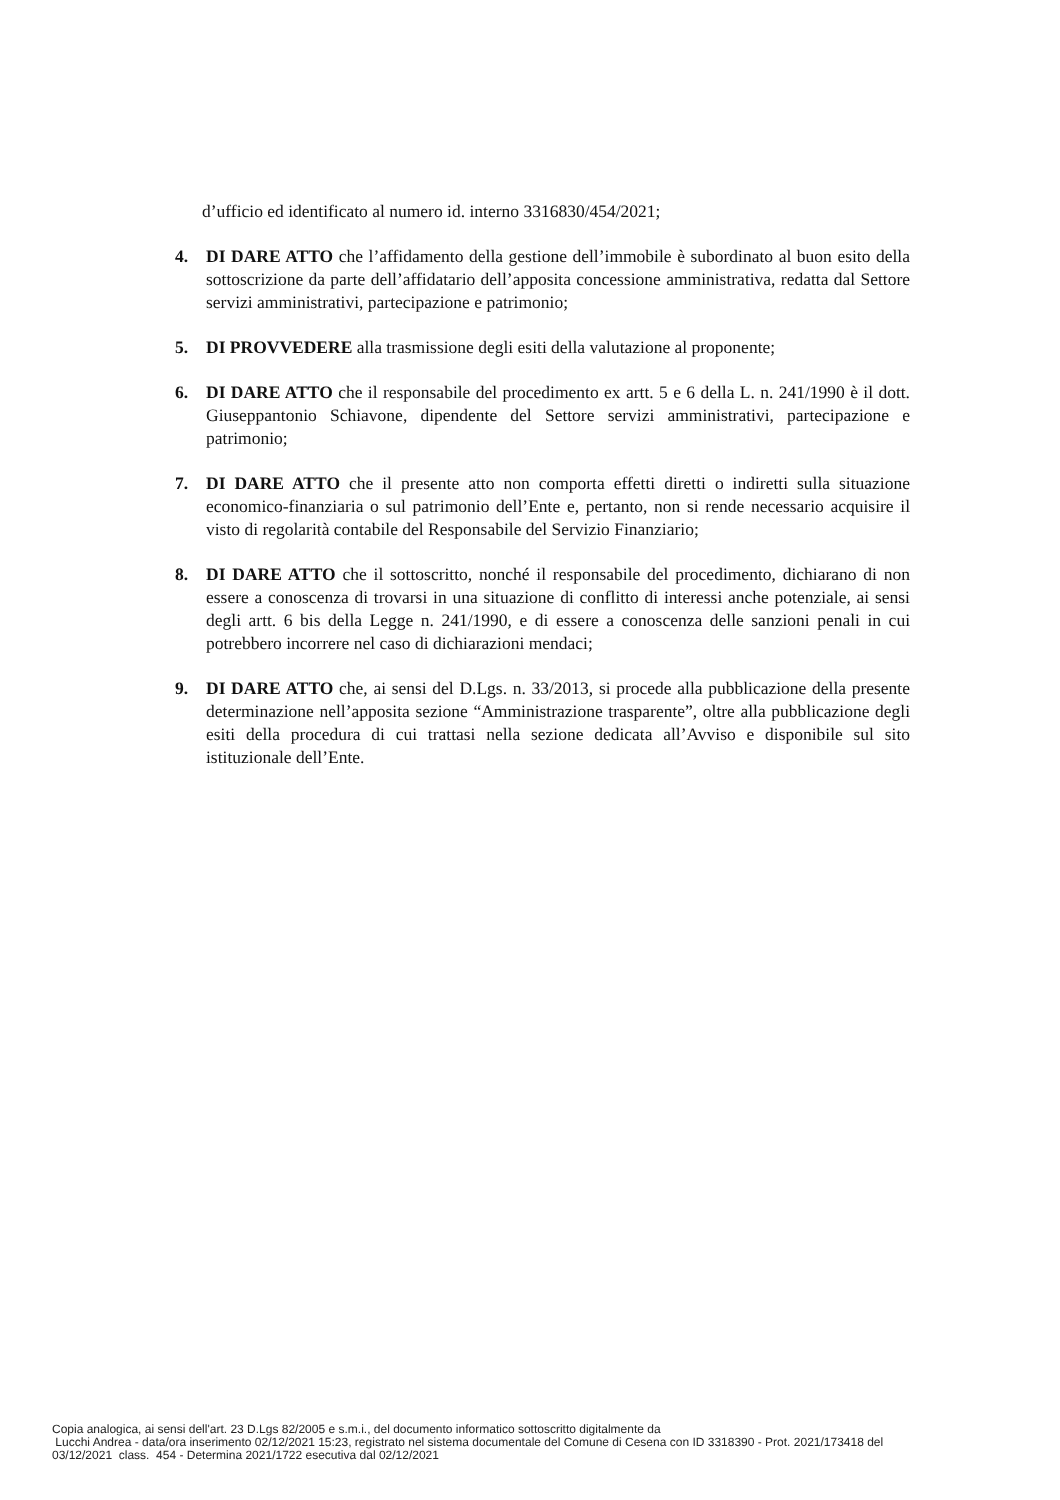d’ufficio ed identificato al numero id. interno 3316830/454/2021;
4. DI DARE ATTO che l’affidamento della gestione dell’immobile è subordinato al buon esito della sottoscrizione da parte dell’affidatario dell’apposita concessione amministrativa, redatta dal Settore servizi amministrativi, partecipazione e patrimonio;
5. DI PROVVEDERE alla trasmissione degli esiti della valutazione al proponente;
6. DI DARE ATTO che il responsabile del procedimento ex artt. 5 e 6 della L. n. 241/1990 è il dott. Giuseppantonio Schiavone, dipendente del Settore servizi amministrativi, partecipazione e patrimonio;
7. DI DARE ATTO che il presente atto non comporta effetti diretti o indiretti sulla situazione economico-finanziaria o sul patrimonio dell’Ente e, pertanto, non si rende necessario acquisire il visto di regolarità contabile del Responsabile del Servizio Finanziario;
8. DI DARE ATTO che il sottoscritto, nonché il responsabile del procedimento, dichiarano di non essere a conoscenza di trovarsi in una situazione di conflitto di interessi anche potenziale, ai sensi degli artt. 6 bis della Legge n. 241/1990, e di essere a conoscenza delle sanzioni penali in cui potrebbero incorrere nel caso di dichiarazioni mendaci;
9. DI DARE ATTO che, ai sensi del D.Lgs. n. 33/2013, si procede alla pubblicazione della presente determinazione nell’apposita sezione “Amministrazione trasparente”, oltre alla pubblicazione degli esiti della procedura di cui trattasi nella sezione dedicata all’Avviso e disponibile sul sito istituzionale dell’Ente.
Copia analogica, ai sensi dell'art. 23 D.Lgs 82/2005 e s.m.i., del documento informatico sottoscritto digitalmente da
Lucchi Andrea - data/ora inserimento 02/12/2021 15:23, registrato nel sistema documentale del Comune di Cesena con ID 3318390 - Prot. 2021/173418 del
03/12/2021 class. 454 - Determina 2021/1722 esecutiva dal 02/12/2021